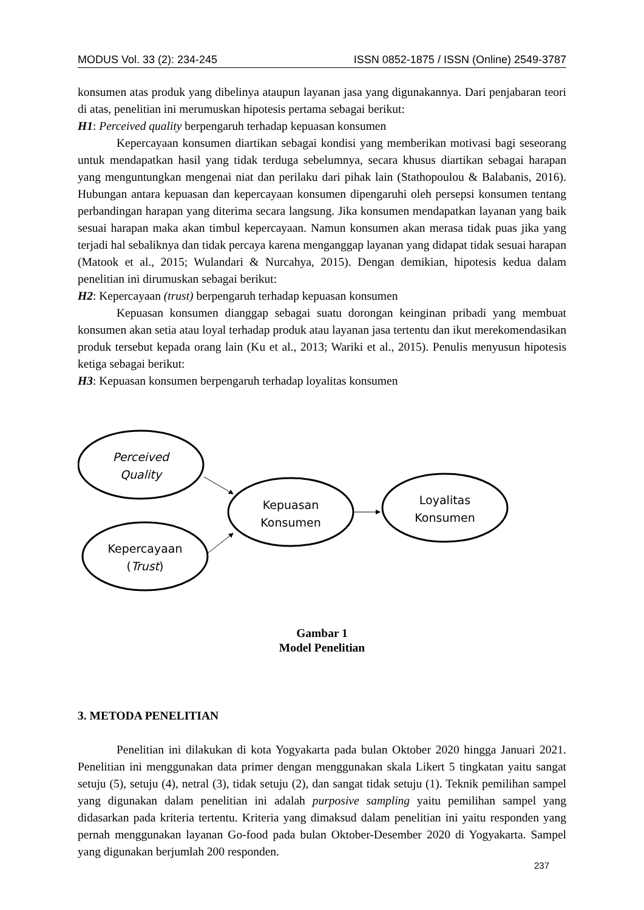MODUS Vol. 33 (2): 234-245 ISSN 0852-1875 / ISSN (Online) 2549-3787
konsumen atas produk yang dibelinya ataupun layanan jasa yang digunakannya. Dari penjabaran teori di atas, penelitian ini merumuskan hipotesis pertama sebagai berikut:
H1: Perceived quality berpengaruh terhadap kepuasan konsumen
Kepercayaan konsumen diartikan sebagai kondisi yang memberikan motivasi bagi seseorang untuk mendapatkan hasil yang tidak terduga sebelumnya, secara khusus diartikan sebagai harapan yang menguntungkan mengenai niat dan perilaku dari pihak lain (Stathopoulou & Balabanis, 2016). Hubungan antara kepuasan dan kepercayaan konsumen dipengaruhi oleh persepsi konsumen tentang perbandingan harapan yang diterima secara langsung. Jika konsumen mendapatkan layanan yang baik sesuai harapan maka akan timbul kepercayaan. Namun konsumen akan merasa tidak puas jika yang terjadi hal sebaliknya dan tidak percaya karena menganggap layanan yang didapat tidak sesuai harapan (Matook et al., 2015; Wulandari & Nurcahya, 2015). Dengan demikian, hipotesis kedua dalam penelitian ini dirumuskan sebagai berikut:
H2: Kepercayaan (trust) berpengaruh terhadap kepuasan konsumen
Kepuasan konsumen dianggap sebagai suatu dorongan keinginan pribadi yang membuat konsumen akan setia atau loyal terhadap produk atau layanan jasa tertentu dan ikut merekomendasikan produk tersebut kepada orang lain (Ku et al., 2013; Wariki et al., 2015). Penulis menyusun hipotesis ketiga sebagai berikut:
H3: Kepuasan konsumen berpengaruh terhadap loyalitas konsumen
Perceived
Quality
Kepercayaan
(Trust)
Kepuasan
Konsumen
Loyalitas
Konsumen
Gambar 1
Model Penelitian
3. METODA PENELITIAN
Penelitian ini dilakukan di kota Yogyakarta pada bulan Oktober 2020 hingga Januari 2021. Penelitian ini menggunakan data primer dengan menggunakan skala Likert 5 tingkatan yaitu sangat setuju (5), setuju (4), netral (3), tidak setuju (2), dan sangat tidak setuju (1). Teknik pemilihan sampel yang digunakan dalam penelitian ini adalah purposive sampling yaitu pemilihan sampel yang didasarkan pada kriteria tertentu. Kriteria yang dimaksud dalam penelitian ini yaitu responden yang pernah menggunakan layanan Go-food pada bulan Oktober-Desember 2020 di Yogyakarta. Sampel yang digunakan berjumlah 200 responden.
237